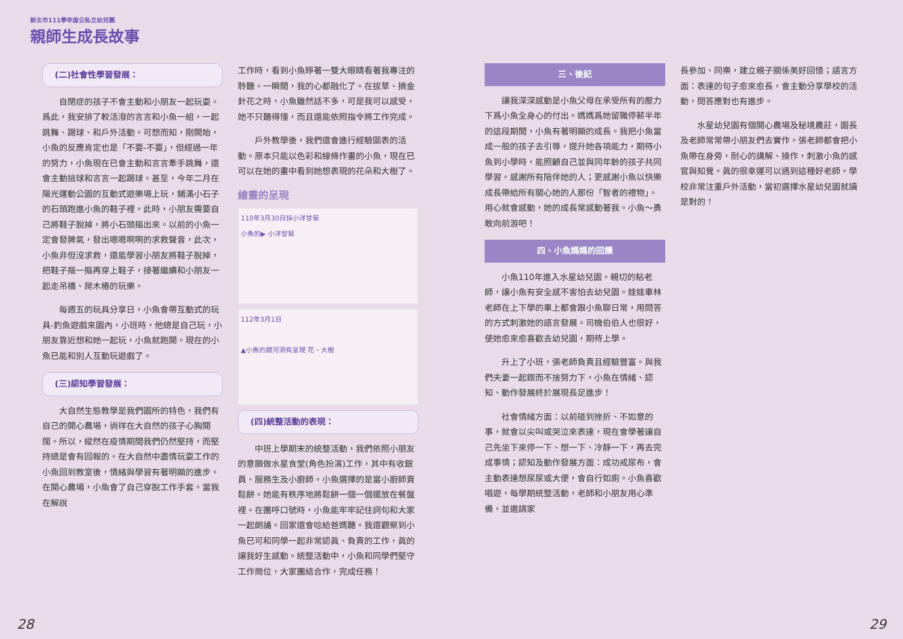新北市111學年度公私立幼兒園
親師生成長故事
(二)社會性學習發展：
自閉症的孩子不會主動和小朋友一起玩耍。爲此，我安排了較活潑的言言和小魚一組，一起跳舞、踢球、和戶外活動。可想而知，剛開始，小魚的反應肯定也是「不要-不要」，但經過一年的努力，小魚現在已會主動和言言牽手跳舞，還會主動撿球和言言一起踢球。甚至，今年二月在陽光運動公園的互動式遊樂場上玩，鋪滿小石子的石頭跑進小魚的鞋子裡。此時，小朋友需要自己將鞋子脫掉，將小石頭摳出來。以前的小魚一定會發脾氣，發出嗯嗯啊啊的求救聲音，此次，小魚非但沒求救，還能學習小朋友將鞋子脫掉，把鞋子摳一摳再穿上鞋子，接著繼續和小朋友一起走吊橋、爬木樁的玩樂。
每週五的玩具分享日，小魚會帶互動式的玩具-釣魚遊戲來園內，小班時，他總是自己玩，小朋友靠近想和她一起玩，小魚就跑開。現在的小魚已能和別人互動玩遊戲了。
(三)認知學習發展：
大自然生態教學是我們園所的特色，我們有自己的開心農場，徜徉在大自然的孩子心胸開闊。所以，縱然在疫情期間我們仍然堅持，而堅持總是會有回報的。在大自然中盡情玩耍工作的小魚回到教室後，情緒與學習有著明顯的進步。在開心農場，小魚會了自己穿脫工作手套。當我在解說
工作時，看到小魚睜著一雙大眼睛看著我專注的聆聽。一瞬間，我的心都融化了。在拔草、摘金針花之時，小魚雖然話不多，可是我可以感受，她不只聽得懂，而且還能依照指令將工作完成。
戶外教學後，我們還會進行經驗圖表的活動。原本只能以色彩和線條作畫的小魚，現在已可以在她的畫中看到她想表現的花朵和大樹了。
繪畫的呈現
110年3月30日採小洋甘菊
小魚的▶ 小洋甘菊
112年3月1日
▲小魚的銀河洞有呈現 花、大樹
(四)統整活動的表現：
中班上學期末的統整活動，我們依照小朋友的意願做水星食堂(角色扮演)工作，其中有收銀員、服務生及小廚師。小魚選擇的是當小廚師賣鬆餅。她能有秩序地將鬆餅一個一個擺放在餐盤裡。在團呼口號時，小魚能牢牢記住詞句和大家一起朗誦。回家還會唸給爸媽聽。我還觀察到小魚已可和同學一起非常認眞、負責的工作，眞的讓我好生感動。統整活動中，小魚和同學們堅守工作崗位，大家團結合作，完成任務！
三、後記
讓我深深感動是小魚父母在承受所有的壓力下爲小魚全身心的付出。媽媽爲她留職停薪半年的這段期間，小魚有著明顯的成長。我把小魚當成一般的孩子去引導，提升她各項能力，期待小魚到小學時，能照顧自己並與同年齡的孩子共同學習。感謝所有陪伴她的人；更感謝小魚以快樂成長帶給所有關心她的人那份「智者的禮物」。用心就會感動，她的成長常感動著我。小魚～勇敢向前游吧！
四、小魚媽媽的回饋
小魚110年進入水星幼兒園。親切的粘老師，讓小魚有安全感不害怕去幼兒園。娃娃車林老師在上下學的車上都會跟小魚聊日常，用問答的方式刺激她的語言發展。司機伯伯人也很好，使她愈來愈喜歡去幼兒園，期待上學。
升上了小班，張老師負責且經驗豐富。與我們夫妻一起鍥而不捨努力下。小魚在情緒、認知、動作發展終於展現長足進步！
社會情緒方面：以前碰到挫折、不如意的事，就會以尖叫或哭泣來表達，現在會學著讓自己先坐下來停一下、想一下、冷靜一下，再去完成事情；認知及動作發展方面：成功戒尿布，會主動表達想尿尿或大便，會自行如廁。小魚喜歡唱遊，每學期統整活動，老師和小朋友用心準備，並邀請家
長參加、同樂，建立親子關係美好回憶；語言方面：表達的句子愈來愈長，會主動分享學校的活動，問答應對也有進步。
水星幼兒園有個開心農場及秘境農莊，園長及老師常常帶小朋友們去實作。張老師都會把小魚帶在身旁，耐心的講解、操作，刺激小魚的感官與知覺。眞的很幸運可以遇到這種好老師。學校非常注重戶外活動，當初選擇水星幼兒園就讀是對的！
28 29